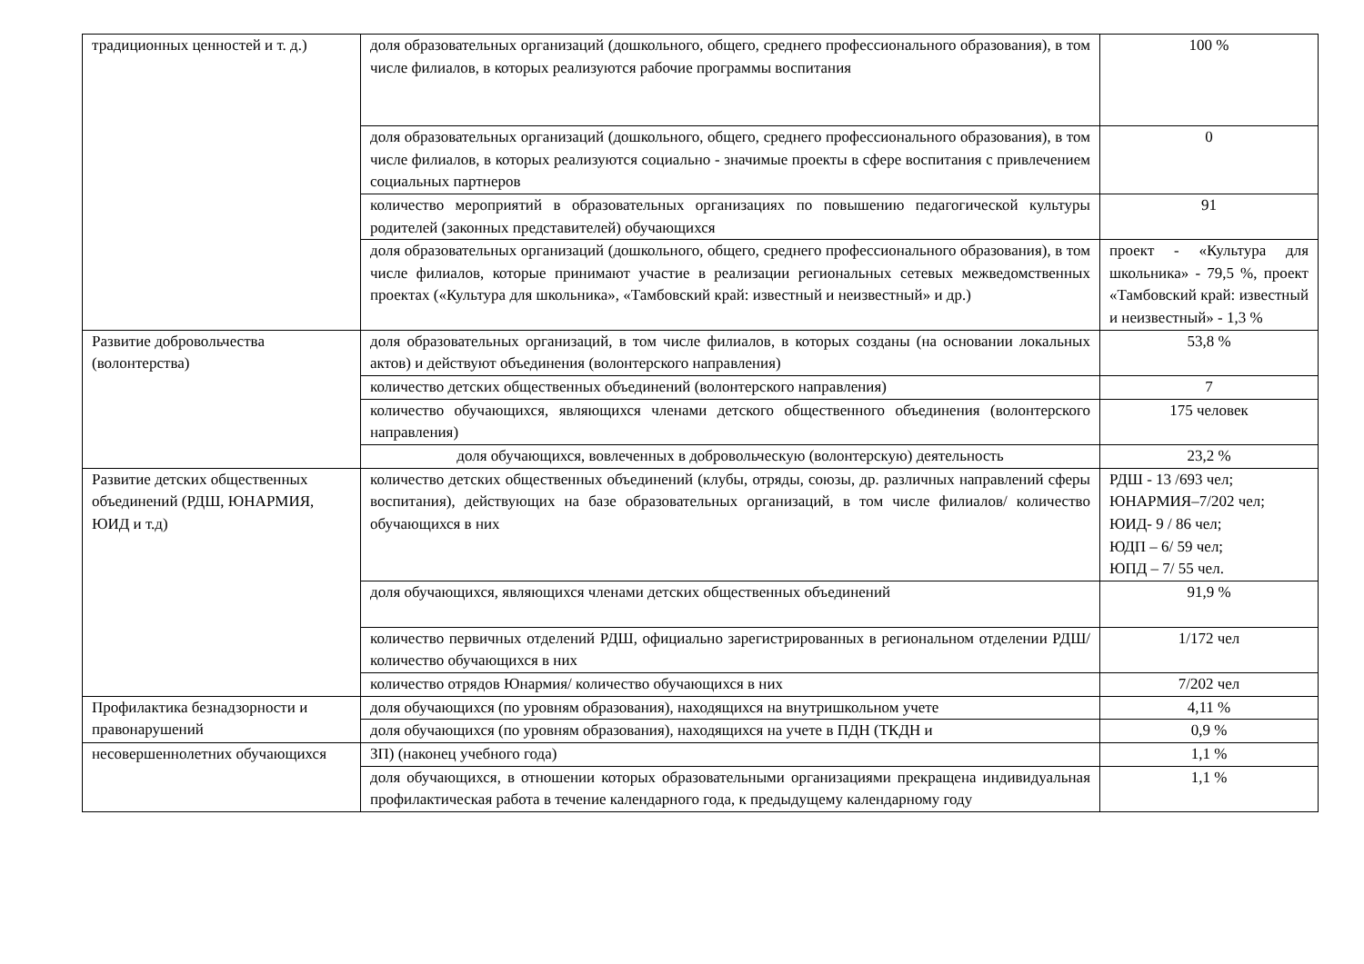| традиционных ценностей и т. д.) | доля образовательных организаций (дошкольного, общего, среднего профессионального образования), в том числе филиалов, в которых реализуются рабочие программы воспитания | 100 % |
| | доля образовательных организаций (дошкольного, общего, среднего профессионального образования), в том числе филиалов, в которых реализуются социально - значимые проекты в сфере воспитания с привлечением социальных партнеров | 0 |
| | количество мероприятий в образовательных организациях по повышению педагогической культуры родителей (законных представителей) обучающихся | 91 |
| | доля образовательных организаций (дошкольного, общего, среднего профессионального образования), в том числе филиалов, которые принимают участие в реализации региональных сетевых межведомственных проектах («Культура для школьника», «Тамбовский край: известный и неизвестный» и др.) | проект - «Культура для школьника» - 79,5 %, проект «Тамбовский край: известный и неизвестный» - 1,3 % |
| Развитие добровольчества (волонтерства) | доля образовательных организаций, в том числе филиалов, в которых созданы (на основании локальных актов) и действуют объединения (волонтерского направления) | 53,8 % |
| | количество детских общественных объединений (волонтерского направления) | 7 |
| | количество обучающихся, являющихся членами детского общественного объединения (волонтерского направления) | 175 человек |
| | доля обучающихся, вовлеченных в добровольческую (волонтерскую) деятельность | 23,2 % |
| Развитие детских общественных объединений (РДШ, ЮНАРМИЯ, ЮИД и т.д) | количество детских общественных объединений (клубы, отряды, союзы, др. различных направлений сферы воспитания), действующих на базе образовательных организаций, в том числе филиалов/ количество обучающихся в них | РДШ - 13 /693 чел; ЮНАРМИЯ–7/202 чел; ЮИД- 9 / 86 чел; ЮДП – 6/ 59 чел; ЮПД – 7/ 55 чел. |
| | доля обучающихся, являющихся членами детских общественных объединений | 91,9 % |
| | количество первичных отделений РДШ, официально зарегистрированных в региональном отделении РДШ/ количество обучающихся в них | 1/172 чел |
| | количество отрядов Юнармия/ количество обучающихся в них | 7/202 чел |
| Профилактика безнадзорности и правонарушений | доля обучающихся (по уровням образования), находящихся на внутришкольном учете | 4,11 % |
| | доля обучающихся (по уровням образования), находящихся на учете в ПДН (ТКДН и | 0,9 % |
| несовершеннолетних обучающихся | ЗП) (наконец учебного года) | 1,1 % |
| | доля обучающихся, в отношении которых образовательными организациями прекращена индивидуальная профилактическая работа в течение календарного года, к предыдущему календарному году | 1,1 % |